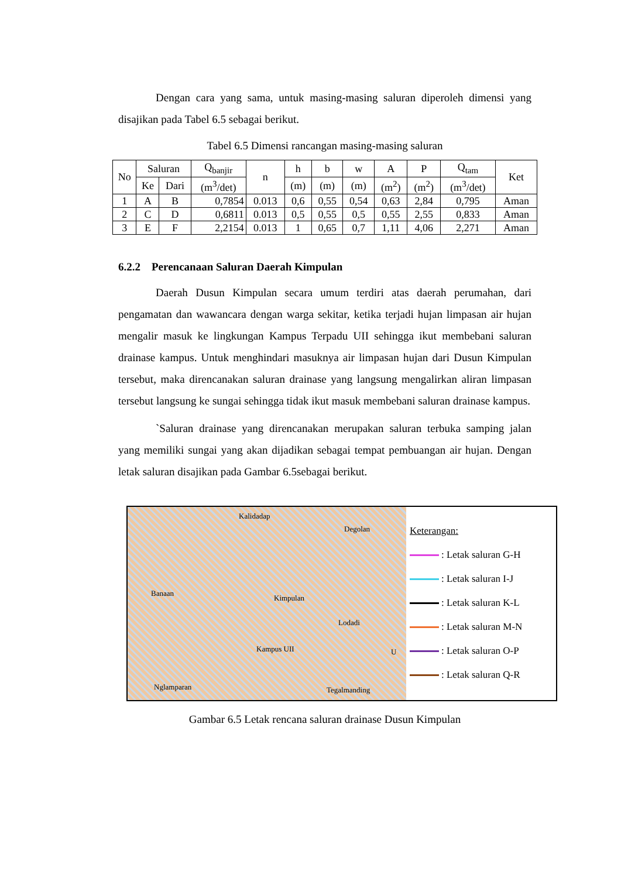Dengan cara yang sama, untuk masing-masing saluran diperoleh dimensi yang disajikan pada Tabel 6.5 sebagai berikut.
Tabel 6.5 Dimensi rancangan masing-masing saluran
| No | Saluran | | Q<sub>banjir</sub> | n | h | b | w | A | P | Q<sub>tam</sub> | Ket |
| --- | --- | --- | --- | --- | --- | --- | --- | --- | --- | --- | --- |
| | Ke | Dari | (m<sup>3</sup>/det) | | (m) | (m) | (m) | (m<sup>2</sup>) | (m<sup>2</sup>) | (m<sup>3</sup>/det) | |
| 1 | A | B | 0,7854 | 0.013 | 0,6 | 0,55 | 0,54 | 0,63 | 2,84 | 0,795 | Aman |
| 2 | C | D | 0,6811 | 0.013 | 0,5 | 0,55 | 0,5 | 0,55 | 2,55 | 0,833 | Aman |
| 3 | E | F | 2,2154 | 0.013 | 1 | 0,65 | 0,7 | 1,11 | 4,06 | 2,271 | Aman |
6.2.2 Perencanaan Saluran Daerah Kimpulan
Daerah Dusun Kimpulan secara umum terdiri atas daerah perumahan, dari pengamatan dan wawancara dengan warga sekitar, ketika terjadi hujan limpasan air hujan mengalir masuk ke lingkungan Kampus Terpadu UII sehingga ikut membebani saluran drainase kampus. Untuk menghindari masuknya air limpasan hujan dari Dusun Kimpulan tersebut, maka direncanakan saluran drainase yang langsung mengalirkan aliran limpasan tersebut langsung ke sungai sehingga tidak ikut masuk membebani saluran drainase kampus.
`Saluran drainase yang direncanakan merupakan saluran terbuka samping jalan yang memiliki sungai yang akan dijadikan sebagai tempat pembuangan air hujan. Dengan letak saluran disajikan pada Gambar 6.5sebagai berikut.
Kalidadap
Degolan
Kimpulan
Banaan
Lodadi
Kampus UII
Nglamparan Tegalmanding
U
Keterangan:
: Letak saluran G-H
: Letak saluran I-J
: Letak saluran K-L
: Letak saluran M-N
: Letak saluran O-P
: Letak saluran Q-R
Gambar 6.5 Letak rencana saluran drainase Dusun Kimpulan